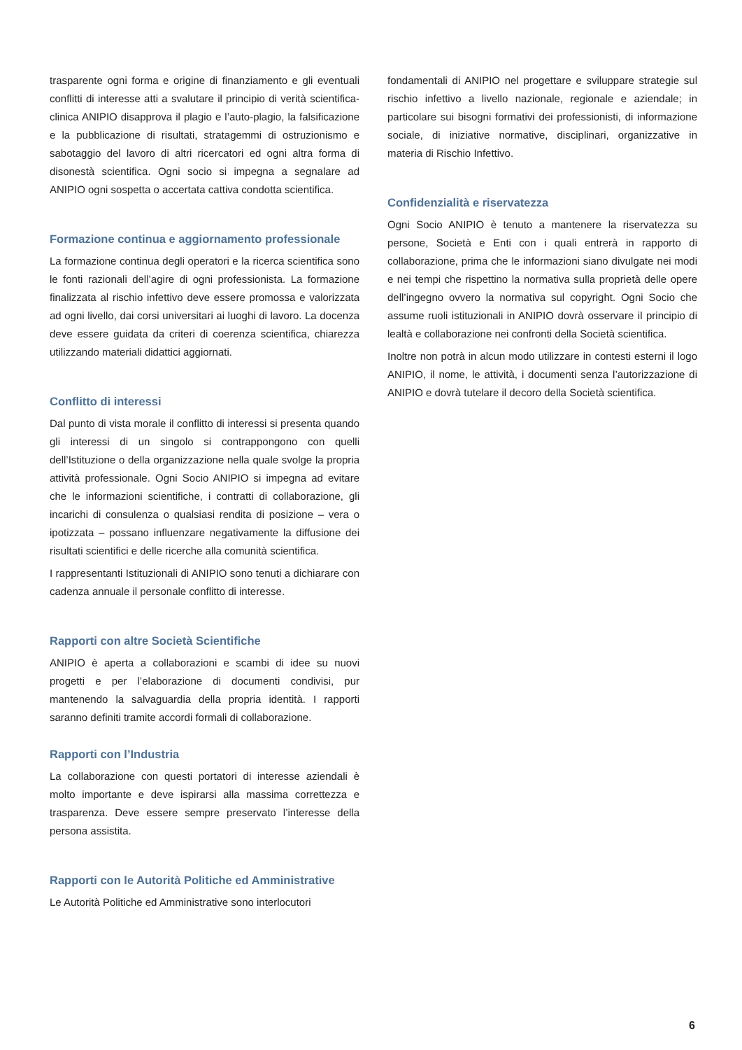trasparente ogni forma e origine di finanziamento e gli eventuali conflitti di interesse atti a svalutare il principio di verità scientifica-clinica ANIPIO disapprova il plagio e l’auto-plagio, la falsificazione e la pubblicazione di risultati, stratagemmi di ostruzionismo e sabotaggio del lavoro di altri ricercatori ed ogni altra forma di disonestà scientifica. Ogni socio si impegna a segnalare ad ANIPIO ogni sospetta o accertata cattiva condotta scientifica.
Formazione continua e aggiornamento professionale
La formazione continua degli operatori e la ricerca scientifica sono le fonti razionali dell’agire di ogni professionista. La formazione finalizzata al rischio infettivo deve essere promossa e valorizzata ad ogni livello, dai corsi universitari ai luoghi di lavoro. La docenza deve essere guidata da criteri di coerenza scientifica, chiarezza utilizzando materiali didattici aggiornati.
Conflitto di interessi
Dal punto di vista morale il conflitto di interessi si presenta quando gli interessi di un singolo si contrappongono con quelli dell’Istituzione o della organizzazione nella quale svolge la propria attività professionale. Ogni Socio ANIPIO si impegna ad evitare che le informazioni scientifiche, i contratti di collaborazione, gli incarichi di consulenza o qualsiasi rendita di posizione – vera o ipotizzata – possano influenzare negativamente la diffusione dei risultati scientifici e delle ricerche alla comunità scientifica.
I rappresentanti Istituzionali di ANIPIO sono tenuti a dichiarare con cadenza annuale il personale conflitto di interesse.
Rapporti con altre Società Scientifiche
ANIPIO è aperta a collaborazioni e scambi di idee su nuovi progetti e per l’elaborazione di documenti condivisi, pur mantenendo la salvaguardia della propria identità. I rapporti saranno definiti tramite accordi formali di collaborazione.
Rapporti con l’Industria
La collaborazione con questi portatori di interesse aziendali è molto importante e deve ispirarsi alla massima correttezza e trasparenza. Deve essere sempre preservato l’interesse della persona assistita.
Rapporti con le Autorità Politiche ed Amministrative
Le Autorità Politiche ed Amministrative sono interlocutori
fondamentali di ANIPIO nel progettare e sviluppare strategie sul rischio infettivo a livello nazionale, regionale e aziendale; in particolare sui bisogni formativi dei professionisti, di informazione sociale, di iniziative normative, disciplinari, organizzative in materia di Rischio Infettivo.
Confidenzialità e riservatezza
Ogni Socio ANIPIO è tenuto a mantenere la riservatezza su persone, Società e Enti con i quali entrerà in rapporto di collaborazione, prima che le informazioni siano divulgate nei modi e nei tempi che rispettino la normativa sulla proprietà delle opere dell’ingegno ovvero la normativa sul copyright. Ogni Socio che assume ruoli istituzionali in ANIPIO dovrà osservare il principio di lealtà e collaborazione nei confronti della Società scientifica.
Inoltre non potrà in alcun modo utilizzare in contesti esterni il logo ANIPIO, il nome, le attività, i documenti senza l’autorizzazione di ANIPIO e dovrà tutelare il decoro della Società scientifica.
6